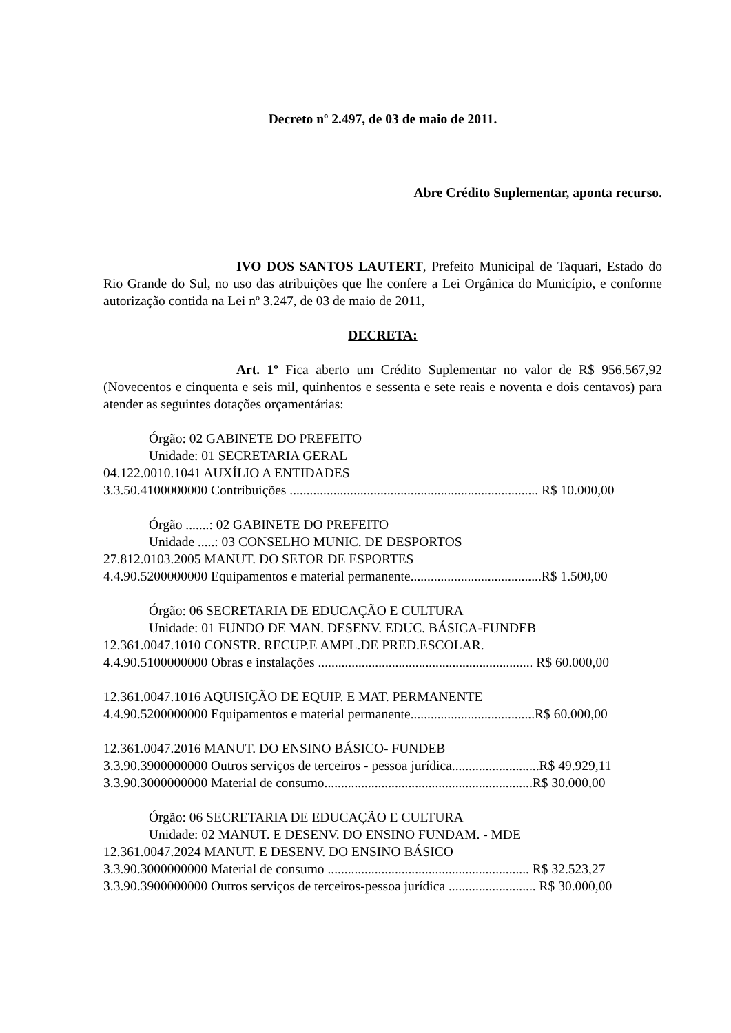Decreto nº 2.497, de 03 de maio de 2011.
Abre Crédito Suplementar, aponta recurso.
IVO DOS SANTOS LAUTERT, Prefeito Municipal de Taquari, Estado do Rio Grande do Sul, no uso das atribuições que lhe confere a Lei Orgânica do Município, e conforme autorização contida na Lei nº 3.247, de 03 de maio de 2011,
DECRETA:
Art. 1º Fica aberto um Crédito Suplementar no valor de R$ 956.567,92 (Novecentos e cinquenta e seis mil, quinhentos e sessenta e sete reais e noventa e dois centavos) para atender as seguintes dotações orçamentárias:
Órgão: 02 GABINETE DO PREFEITO
Unidade: 01 SECRETARIA GERAL
04.122.0010.1041 AUXÍLIO A ENTIDADES
3.3.50.4100000000 Contribuições .......................................................................... R$ 10.000,00
Órgão .......: 02 GABINETE DO PREFEITO
Unidade .....: 03 CONSELHO MUNIC. DE DESPORTOS
27.812.0103.2005 MANUT. DO SETOR DE ESPORTES
4.4.90.5200000000 Equipamentos e material permanente.......................................R$ 1.500,00
Órgão: 06 SECRETARIA DE EDUCAÇÃO E CULTURA
Unidade: 01 FUNDO DE MAN. DESENV. EDUC. BÁSICA-FUNDEB
12.361.0047.1010 CONSTR. RECUP.E AMPL.DE PRED.ESCOLAR.
4.4.90.5100000000 Obras e instalações ................................................................ R$ 60.000,00
12.361.0047.1016 AQUISIÇÃO DE EQUIP. E MAT. PERMANENTE
4.4.90.5200000000 Equipamentos e material permanente.....................................R$ 60.000,00
12.361.0047.2016 MANUT. DO ENSINO BÁSICO- FUNDEB
3.3.90.3900000000 Outros serviços de terceiros - pessoa jurídica..........................R$ 49.929,11
3.3.90.3000000000 Material de consumo..............................................................R$ 30.000,00
Órgão: 06 SECRETARIA DE EDUCAÇÃO E CULTURA
Unidade: 02 MANUT. E DESENV. DO ENSINO FUNDAM. - MDE
12.361.0047.2024 MANUT. E DESENV. DO ENSINO BÁSICO
3.3.90.3000000000 Material de consumo ............................................................ R$ 32.523,27
3.3.90.3900000000 Outros serviços de terceiros-pessoa jurídica .......................... R$ 30.000,00